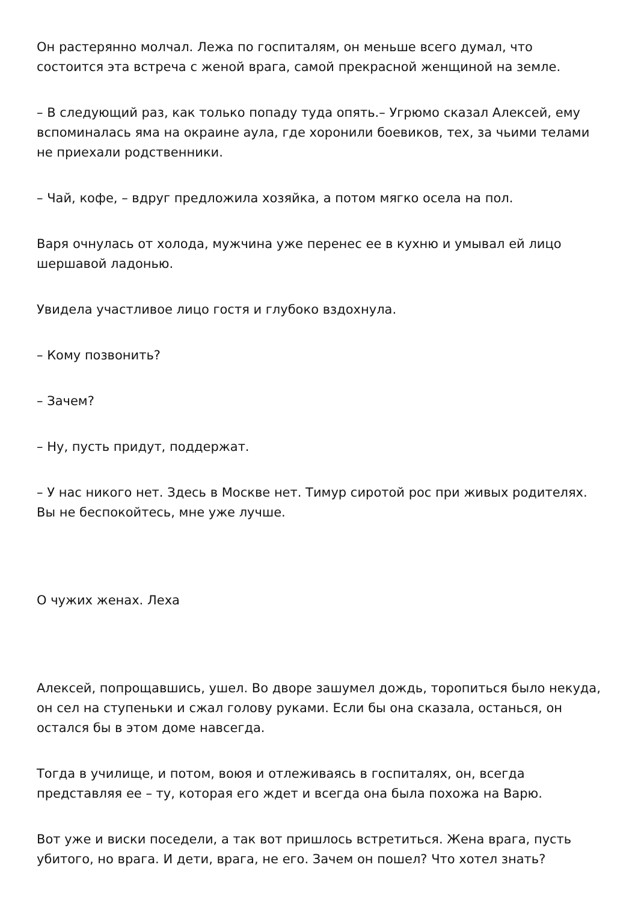Он растерянно молчал. Лежа по госпиталям, он меньше всего думал, что состоится эта встреча с женой врага, самой прекрасной женщиной на земле.
– В следующий раз, как только попаду туда опять.– Угрюмо сказал Алексей, ему вспоминалась яма на окраине аула, где хоронили боевиков, тех, за чьими телами не приехали родственники.
– Чай, кофе, – вдруг предложила хозяйка, а потом мягко осела на пол.
Варя очнулась от холода, мужчина уже перенес ее в кухню и умывал ей лицо шершавой ладонью.
Увидела участливое лицо гостя и глубоко вздохнула.
– Кому позвонить?
– Зачем?
– Ну, пусть придут, поддержат.
– У нас никого нет. Здесь в Москве нет. Тимур сиротой рос при живых родителях. Вы не беспокойтесь, мне уже лучше.
О чужих женах. Леха
Алексей, попрощавшись, ушел. Во дворе зашумел дождь, торопиться было некуда, он сел на ступеньки и сжал голову руками. Если бы она сказала, останься, он остался бы в этом доме навсегда.
Тогда в училище, и потом, воюя и отлеживаясь в госпиталях, он, всегда представляя ее – ту, которая его ждет и всегда она была похожа на Варю.
Вот уже и виски поседели, а так вот пришлось встретиться. Жена врага, пусть убитого, но врага. И дети, врага, не его. Зачем он пошел? Что хотел знать?